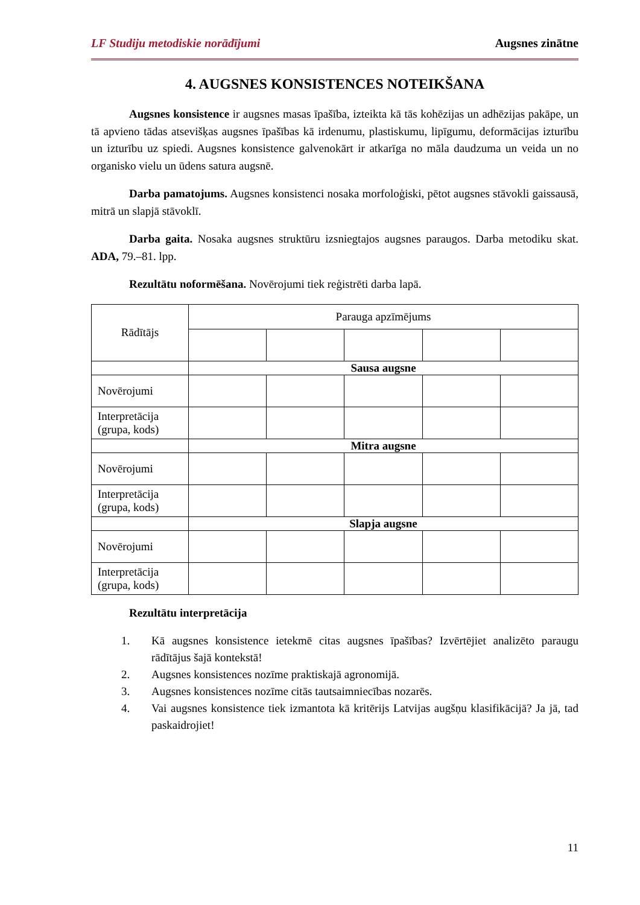LF Studiju metodiskie norādījumi Augsnes zinātne
4. AUGSNES KONSISTENCES NOTEIKŠANA
Augsnes konsistence ir augsnes masas īpašība, izteikta kā tās kohēzijas un adhēzijas pakāpe, un tā apvieno tādas atsevišķas augsnes īpašības kā irdenumu, plastiskumu, lipīgumu, deformācijas izturību un izturību uz spiedi. Augsnes konsistence galvenokārt ir atkarīga no māla daudzuma un veida un no organisko vielu un ūdens satura augsnē.
Darba pamatojums. Augsnes konsistenci nosaka morfoloģiski, pētot augsnes stāvokli gaissausā, mitrā un slapjā stāvoklī.
Darba gaita. Nosaka augsnes struktūru izsniegtajos augsnes paraugos. Darba metodiku skat. ADA, 79.–81. lpp.
Rezultātu noformēšana. Novērojumi tiek reģistrēti darba lapā.
| Rādītājs | Parauga apzīmējums | | | | |
| | Sausa augsne | | | | |
| Novērojumi | | | | | |
| Interpretācija (grupa, kods) | | | | | |
| | Mitra augsne | | | | |
| Novērojumi | | | | | |
| Interpretācija (grupa, kods) | | | | | |
| | Slapja augsne | | | | |
| Novērojumi | | | | | |
| Interpretācija (grupa, kods) | | | | | |
Rezultātu interpretācija
1. Kā augsnes konsistence ietekmē citas augsnes īpašības? Izvērtējiet analizēto paraugu rādītājus šajā kontekstā!
2. Augsnes konsistences nozīme praktiskajā agronomijā.
3. Augsnes konsistences nozīme citās tautsaimniecības nozarēs.
4. Vai augsnes konsistence tiek izmantota kā kritērijs Latvijas augšņu klasifikācijā? Ja jā, tad paskaidrojiet!
11